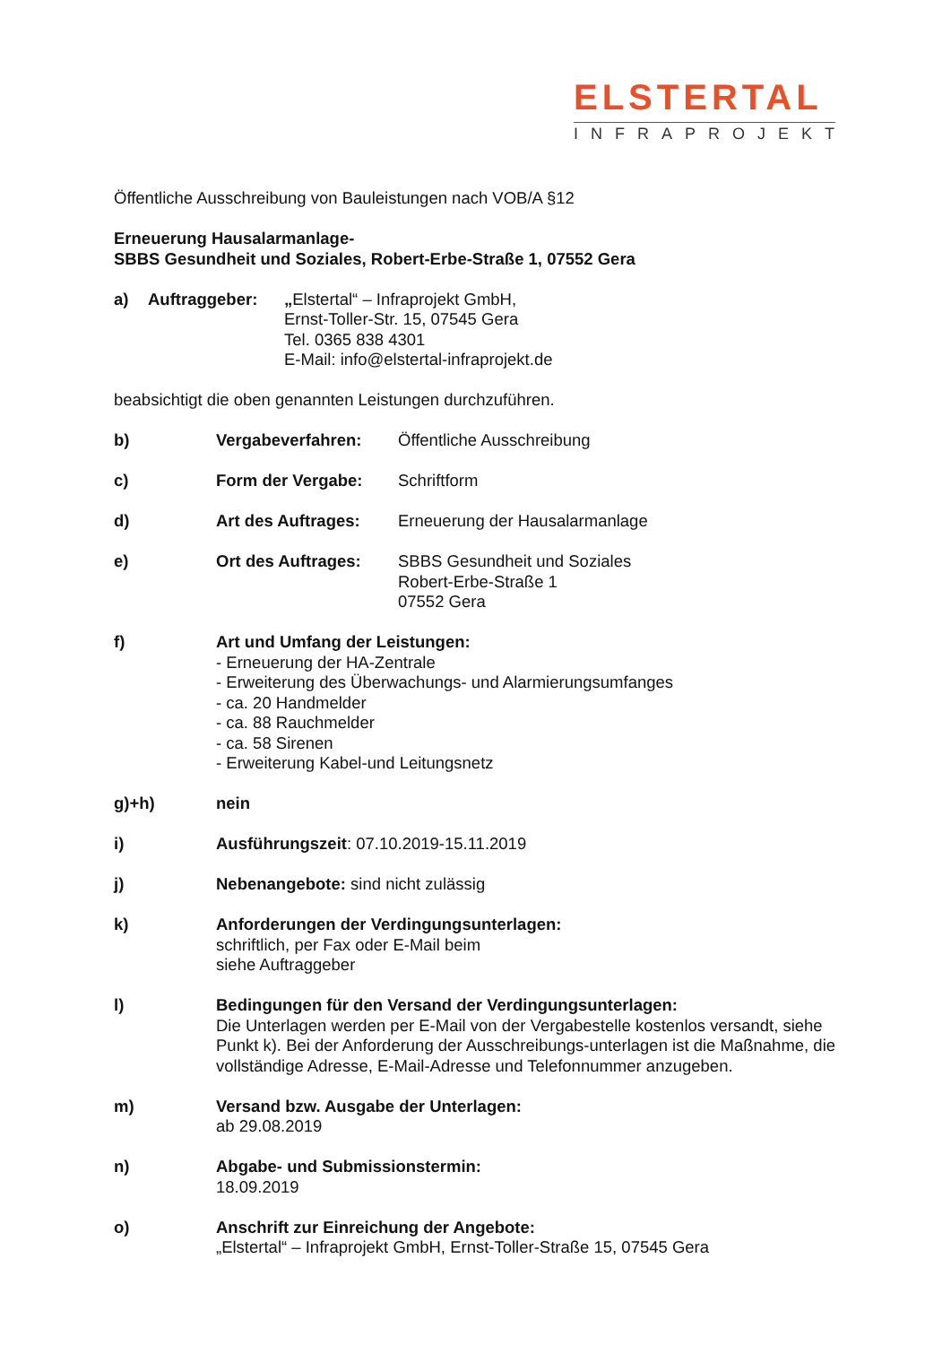ELSTERTAL
INFRAPROJEKT
Öffentliche Ausschreibung von Bauleistungen nach VOB/A §12
Erneuerung Hausalarmanlage-
SBBS Gesundheit und Soziales, Robert-Erbe-Straße 1, 07552 Gera
a) Auftraggeber: „Elstertal“ – Infraprojekt GmbH,
Ernst-Toller-Str. 15, 07545 Gera
Tel. 0365 838 4301
E-Mail: info@elstertal-infraprojekt.de
beabsichtigt die oben genannten Leistungen durchzuführen.
b) Vergabeverfahren: Öffentliche Ausschreibung
c) Form der Vergabe: Schriftform
d) Art des Auftrages: Erneuerung der Hausalarmanlage
e) Ort des Auftrages: SBBS Gesundheit und Soziales
Robert-Erbe-Straße 1
07552 Gera
f) Art und Umfang der Leistungen:
- Erneuerung der HA-Zentrale
- Erweiterung des Überwachungs- und Alarmierungsumfanges
- ca. 20 Handmelder
- ca. 88 Rauchmelder
- ca. 58 Sirenen
- Erweiterung Kabel-und Leitungsnetz
g)+h) nein
i) Ausführungszeit: 07.10.2019-15.11.2019
j) Nebenangebote: sind nicht zulässig
k) Anforderungen der Verdingungsunterlagen:
schriftlich, per Fax oder E-Mail beim
siehe Auftraggeber
l) Bedingungen für den Versand der Verdingungsunterlagen:
Die Unterlagen werden per E-Mail von der Vergabestelle kostenlos versandt, siehe Punkt k). Bei der Anforderung der Ausschreibungs-unterlagen ist die Maßnahme, die vollständige Adresse, E-Mail-Adresse und Telefonnummer anzugeben.
m) Versand bzw. Ausgabe der Unterlagen:
ab 29.08.2019
n) Abgabe- und Submissionstermin:
18.09.2019
o) Anschrift zur Einreichung der Angebote:
„Elstertal“ – Infraprojekt GmbH, Ernst-Toller-Straße 15, 07545 Gera